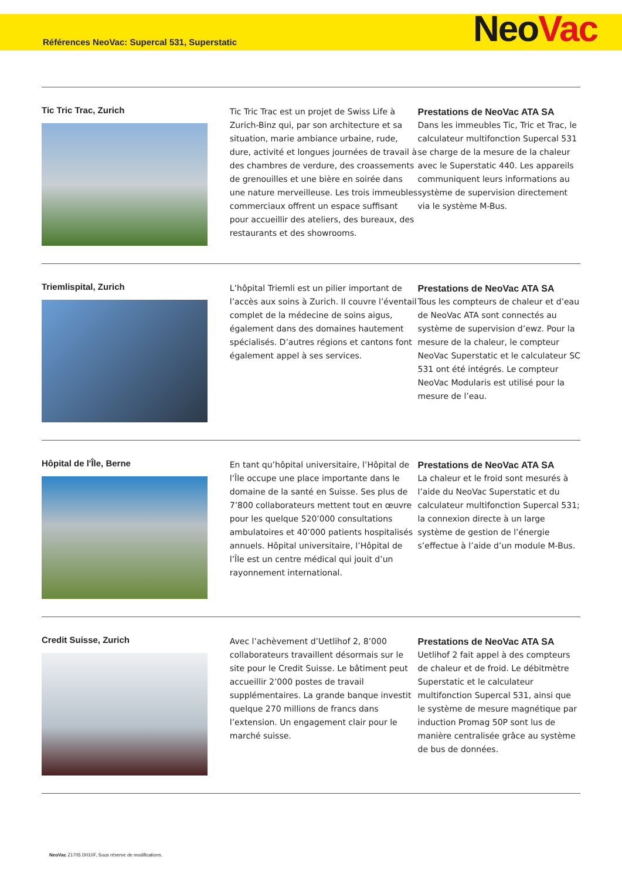Références NeoVac: Supercal 531, Superstatic
Neo Vac
Tic Tric Trac, Zurich
Tic Tric Trac est un projet de Swiss Life à Zurich-Binz qui, par son architecture et sa situation, marie ambiance urbaine, rude, dure, activité et longues journées de travail à des chambres de verdure, des croassements de grenouilles et une bière en soirée dans une nature merveilleuse. Les trois immeubles commerciaux offrent un espace suffisant pour accueillir des ateliers, des bureaux, des restaurants et des showrooms.
Prestations de NeoVac ATA SA
Dans les immeubles Tic, Tric et Trac, le calculateur multifonction Supercal 531 se charge de la mesure de la chaleur avec le Superstatic 440. Les appareils communiquent leurs informations au système de supervision directement via le système M-Bus.
Triemlispital, Zurich
L’hôpital Triemli est un pilier important de l’accès aux soins à Zurich. Il couvre l’éventail complet de la médecine de soins aigus, également dans des domaines hautement spécialisés. D’autres régions et cantons font également appel à ses services.
Prestations de NeoVac ATA SA
Tous les compteurs de chaleur et d’eau de NeoVac ATA sont connectés au système de supervision d’ewz. Pour la mesure de la chaleur, le compteur NeoVac Superstatic et le calculateur SC 531 ont été intégrés. Le compteur NeoVac Modularis est utilisé pour la mesure de l’eau.
Hôpital de l'Île, Berne
En tant qu’hôpital universitaire, l’Hôpital de l’Île occupe une place importante dans le domaine de la santé en Suisse. Ses plus de 7’800 collaborateurs mettent tout en œuvre pour les quelque 520’000 consultations ambulatoires et 40’000 patients hospitalisés annuels. Hôpital universitaire, l’Hôpital de l’Île est un centre médical qui jouit d’un rayonnement international.
Prestations de NeoVac ATA SA
La chaleur et le froid sont mesurés à l’aide du NeoVac Superstatic et du calculateur multifonction Supercal 531; la connexion directe à un large système de gestion de l’énergie s’effectue à l’aide d’un module M-Bus.
Credit Suisse, Zurich
Avec l’achèvement d’Uetlihof 2, 8’000 collaborateurs travaillent désormais sur le site pour le Credit Suisse. Le bâtiment peut accueillir 2’000 postes de travail supplémentaires. La grande banque investit quelque 270 millions de francs dans l’extension. Un engagement clair pour le marché suisse.
Prestations de NeoVac ATA SA
Uetlihof 2 fait appel à des compteurs de chaleur et de froid. Le débitmètre Superstatic et le calculateur multifonction Supercal 531, ainsi que le système de mesure magnétique par induction Promag 50P sont lus de manière centralisée grâce au système de bus de données.
NeoVac Z1705 D010F, Sous réserve de modifications.